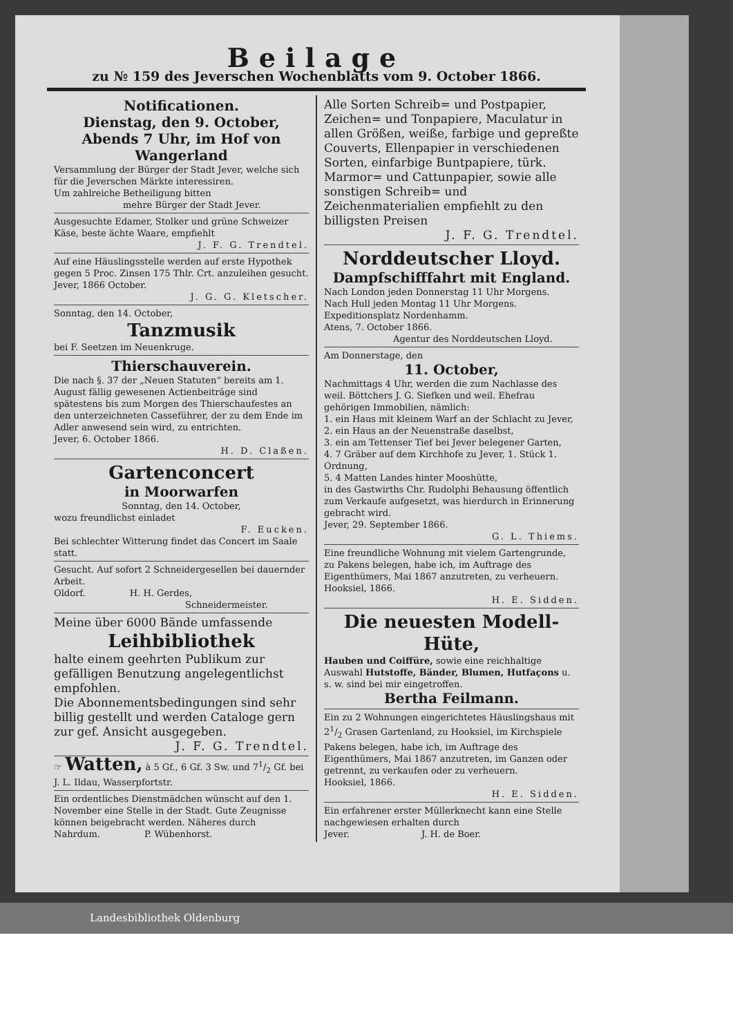Beilage
zu № 159 des Jeverschen Wochenblatts vom 9. October 1866.
Notificationen.
Dienstag, den 9. October, Abends 7 Uhr, im Hof von Wangerland
Versammlung der Bürger der Stadt Jever, welche sich für die Jeverschen Märkte interessiren.
Um zahlreiche Betheiligung bitten
mehre Bürger der Stadt Jever.
Ausgesuchte Edamer, Stolker und grüne Schweizer Käse, beste ächte Waare, empfiehlt
J. F. G. Trendtel.
Auf eine Häuslingsstelle werden auf erste Hypothek gegen 5 Proc. Zinsen 175 Thlr. Crt. anzuleihen gesucht.
Jever, 1866 October.
J. G. G. Kletscher.
Sonntag, den 14. October,
Tanzmusik
bei F. Seetzen im Neuenkruge.
Thierschauverein.
Die nach §. 37 der „Neuen Statuten“ bereits am 1. August fällig gewesenen Actienbeiträge sind spätestens bis zum Morgen des Thierschaufestes an den unterzeichneten Casseführer, der zu dem Ende im Adler anwesend sein wird, zu entrichten.
Jever, 6. October 1866.
H. D. Claßen.
Gartenconcert
in Moorwarfen
Sonntag, den 14. October,
wozu freundlichst einladet
F. Eucken.
Bei schlechter Witterung findet das Concert im Saale statt.
Gesucht. Auf sofort 2 Schneidergesellen bei dauernder Arbeit.
Oldorf. H. H. Gerdes,
Schneidermeister.
Meine über 6000 Bände umfassende
Leihbibliothek
halte einem geehrten Publikum zur gefälligen Benutzung angelegentlichst empfohlen.
Die Abonnementsbedingungen sind sehr billig gestellt und werden Cataloge gern zur gef. Ansicht ausgegeben.
J. F. G. Trendtel.
☞ Watten, à 5 Gf., 6 Gf. 3 Sw. und 71/2 Gf. bei J. L. Ildau, Wasserpfortstr.
Ein ordentliches Dienstmädchen wünscht auf den 1. November eine Stelle in der Stadt. Gute Zeugnisse können beigebracht werden. Näheres durch
Nahrdum. P. Wübenhorst.
Alle Sorten Schreib= und Postpapier, Zeichen= und Tonpapiere, Maculatur in allen Größen, weiße, farbige und gepreßte Couverts, Ellenpapier in verschiedenen Sorten, einfarbige Buntpapiere, türk. Marmor= und Cattunpapier, sowie alle sonstigen Schreib= und Zeichenmaterialien empfiehlt zu den billigsten Preisen
J. F. G. Trendtel.
Norddeutscher Lloyd.
Dampfschifffahrt mit England.
Nach London jeden Donnerstag 11 Uhr Morgens.
Nach Hull jeden Montag 11 Uhr Morgens.
Expeditionsplatz Nordenhamm.
Atens, 7. October 1866.
Agentur des Norddeutschen Lloyd.
Am Donnerstage, den
11. October,
Nachmittags 4 Uhr, werden die zum Nachlasse des weil. Böttchers J. G. Siefken und weil. Ehefrau gehörigen Immobilien, nämlich:
1. ein Haus mit kleinem Warf an der Schlacht zu Jever,
2. ein Haus an der Neuenstraße daselbst,
3. ein am Tettenser Tief bei Jever belegener Garten,
4. 7 Gräber auf dem Kirchhofe zu Jever, 1. Stück 1. Ordnung,
5. 4 Matten Landes hinter Mooshütte,
in des Gastwirths Chr. Rudolphi Behausung öffentlich zum Verkaufe aufgesetzt, was hierdurch in Erinnerung gebracht wird.
Jever, 29. September 1866.
G. L. Thiems.
Eine freundliche Wohnung mit vielem Gartengrunde, zu Pakens belegen, habe ich, im Auftrage des Eigenthümers, Mai 1867 anzutreten, zu verheuern.
Hooksiel, 1866.
H. E. Sidden.
Die neuesten Modell-Hüte,
Hauben und Coiffüre, sowie eine reichhaltige Auswahl Hutstoffe, Bänder, Blumen, Hutfaçons u. s. w. sind bei mir eingetroffen.
Bertha Feilmann.
Ein zu 2 Wohnungen eingerichtetes Häuslingshaus mit 21/2 Grasen Gartenland, zu Hooksiel, im Kirchspiele Pakens belegen, habe ich, im Auftrage des Eigenthümers, Mai 1867 anzutreten, im Ganzen oder getrennt, zu verkaufen oder zu verheuern.
Hooksiel, 1866.
H. E. Sidden.
Ein erfahrener erster Müllerknecht kann eine Stelle nachgewiesen erhalten durch
Jever. J. H. de Boer.
Landesbibliothek Oldenburg